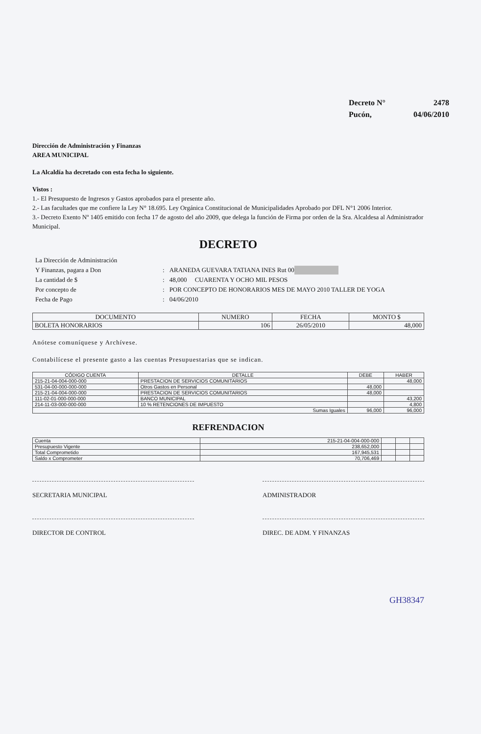Decreto N° 2478
Pucón, 04/06/2010
Dirección de Administración y Finanzas
AREA MUNICIPAL
La Alcaldía ha decretado con esta fecha lo siguiente.
Vistos :
1.- El Presupuesto de Ingresos y Gastos aprobados para el presente año.
2.- Las facultades que me confiere la Ley N° 18.695. Ley Orgánica Constitucional de Municipalidades Aprobado por DFL N°1 2006 Interior.
3.- Decreto Exento Nº 1405 emitido con fecha 17 de agosto del año 2009, que delega la función de Firma por orden de la Sra. Alcaldesa al Administrador Municipal.
DECRETO
| La Dirección de Administración | | |
| Y Finanzas, pagara a Don | : | ARANEDA GUEVARA TATIANA INES Rut 00 |
| La cantidad de $ | : | 48,000 CUARENTA Y OCHO MIL PESOS |
| Por concepto de | : | POR CONCEPTO DE HONORARIOS MES DE MAYO 2010 TALLER DE YOGA |
| Fecha de Pago | : | 04/06/2010 |
| DOCUMENTO | NUMERO | FECHA | MONTO $ |
| --- | --- | --- | --- |
| BOLETA HONORARIOS | 106 | 26/05/2010 | 48,000 |
Anótese comuníquese y Archívese.
Contabilícese el presente gasto a las cuentas Presupuestarias que se indican.
| CÓDIGO CUENTA | DETALLE | DEBE | HABER |
| --- | --- | --- | --- |
| 215-21-04-004-000-000 | PRESTACION DE SERVICIOS COMUNITARIOS | | 48,000 |
| 531-04-00-000-000-000 | Otros Gastos en Personal | 48,000 | |
| 215-21-04-004-000-000 | PRESTACION DE SERVICIOS COMUNITARIOS | 48,000 | |
| 111-02-01-000-000-000 | BANCO MUNICIPAL | | 43,200 |
| 214-11-03-000-000-000 | 10 % RETENCIONES DE IMPUESTO | | 4,800 |
| Sumas Iguales | | 96,000 | 96,000 |
REFRENDACION
| Cuenta | 215-21-04-004-000-000 | | | |
| Presupuesto Vigente | 238,652,000 | | | |
| Total Comprometido | 167,945,531 | | | |
| Saldo x Comprometer | 70,706,469 | | | |
SECRETARIA MUNICIPAL ADMINISTRADOR
DIRECTOR DE CONTROL DIREC. DE ADM. Y FINANZAS
GH38347